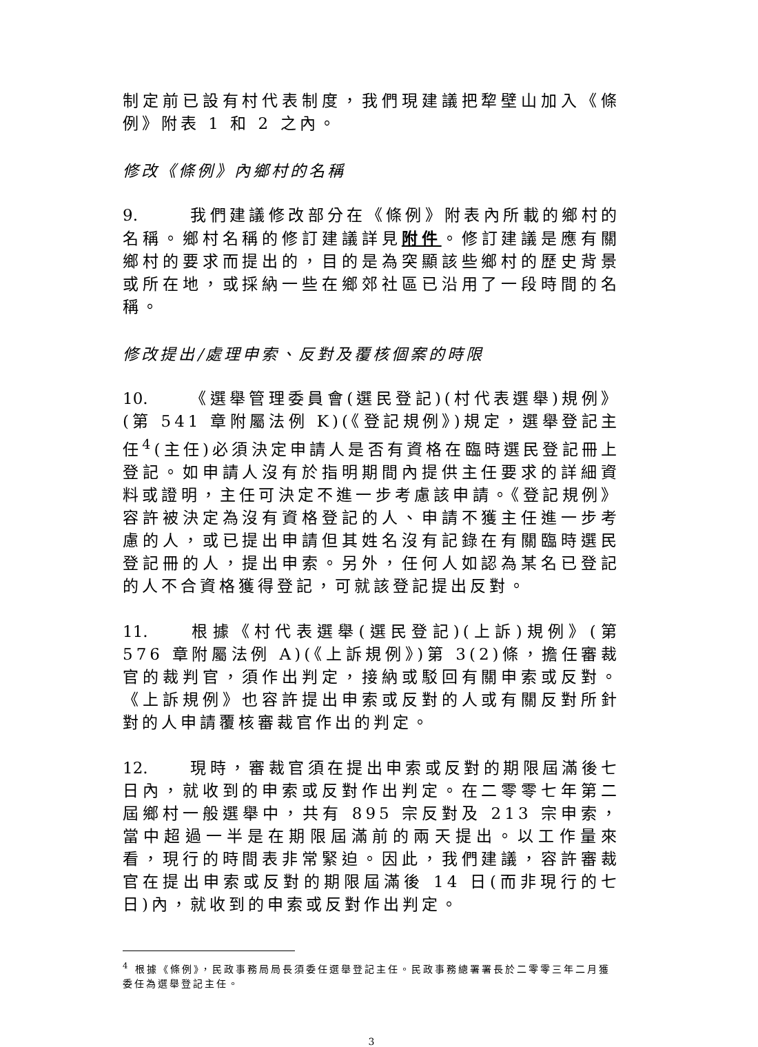制定前已設有村代表制度，我們現建議把犂壁山加入《條例》附表 1 和 2 之內。
修改《條例》內鄉村的名稱
9. 我們建議修改部分在《條例》附表內所載的鄉村的名稱。鄉村名稱的修訂建議詳見附件。修訂建議是應有關鄉村的要求而提出的，目的是為突顯該些鄉村的歷史背景或所在地，或採納一些在鄉郊社區已沿用了一段時間的名稱。
修改提出/處理申索、反對及覆核個案的時限
10. 《選舉管理委員會(選民登記)(村代表選舉)規例》(第 541 章附屬法例 K)(《登記規例》)規定，選舉登記主任<sup>4</sup>(主任)必須決定申請人是否有資格在臨時選民登記冊上登記。如申請人沒有於指明期間內提供主任要求的詳細資料或證明，主任可決定不進一步考慮該申請。《登記規例》容許被決定為沒有資格登記的人、申請不獲主任進一步考慮的人，或已提出申請但其姓名沒有記錄在有關臨時選民登記冊的人，提出申索。另外，任何人如認為某名已登記的人不合資格獲得登記，可就該登記提出反對。
11. 根據《村代表選舉(選民登記)(上訴)規例》(第 576 章附屬法例 A)(《上訴規例》)第 3(2)條，擔任審裁官的裁判官，須作出判定，接納或駁回有關申索或反對。《上訴規例》也容許提出申索或反對的人或有關反對所針對的人申請覆核審裁官作出的判定。
12. 現時，審裁官須在提出申索或反對的期限屆滿後七日內，就收到的申索或反對作出判定。在二零零七年第二屆鄉村一般選舉中，共有 895 宗反對及 213 宗申索，當中超過一半是在期限屆滿前的兩天提出。以工作量來看，現行的時間表非常緊迫。因此，我們建議，容許審裁官在提出申索或反對的期限屆滿後 14 日(而非現行的七日)內，就收到的申索或反對作出判定。
<sup>4</sup> 根據《條例》，民政事務局局長須委任選舉登記主任。民政事務總署署長於二零零三年二月獲委任為選舉登記主任。
3